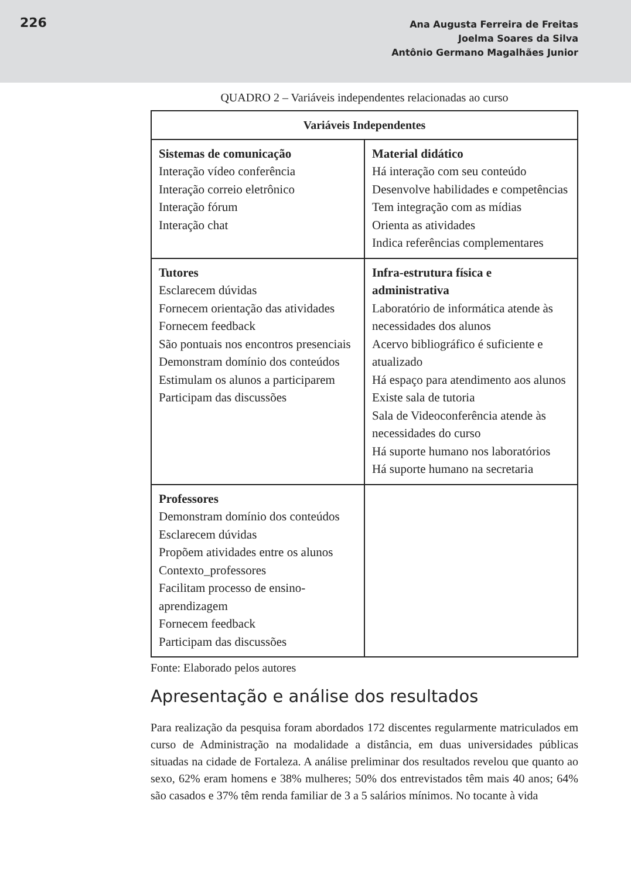226
Ana Augusta Ferreira de Freitas
Joelma Soares da Silva
Antônio Germano Magalhães Junior
QUADRO 2 – Variáveis independentes relacionadas ao curso
| Variáveis Independentes | |
| --- | --- |
| Sistemas de comunicação Interação vídeo conferência Interação correio eletrônico Interação fórum Interação chat | Material didático Há interação com seu conteúdo Desenvolve habilidades e competências Tem integração com as mídias Orienta as atividades Indica referências complementares |
| Tutores Esclarecem dúvidas Fornecem orientação das atividades Fornecem feedback São pontuais nos encontros presenciais Demonstram domínio dos conteúdos Estimulam os alunos a participarem Participam das discussões | Infra-estrutura física e administrativa Laboratório de informática atende às necessidades dos alunos Acervo bibliográfico é suficiente e atualizado Há espaço para atendimento aos alunos Existe sala de tutoria Sala de Videoconferência atende às necessidades do curso Há suporte humano nos laboratórios Há suporte humano na secretaria |
| Professores Demonstram domínio dos conteúdos Esclarecem dúvidas Propõem atividades entre os alunos Contexto_professores Facilitam processo de ensino-aprendizagem Fornecem feedback Participam das discussões | |
Fonte: Elaborado pelos autores
Apresentação e análise dos resultados
Para realização da pesquisa foram abordados 172 discentes regularmente matriculados em curso de Administração na modalidade a distância, em duas universidades públicas situadas na cidade de Fortaleza. A análise preliminar dos resultados revelou que quanto ao sexo, 62% eram homens e 38% mulheres; 50% dos entrevistados têm mais 40 anos; 64% são casados e 37% têm renda familiar de 3 a 5 salários mínimos. No tocante à vida